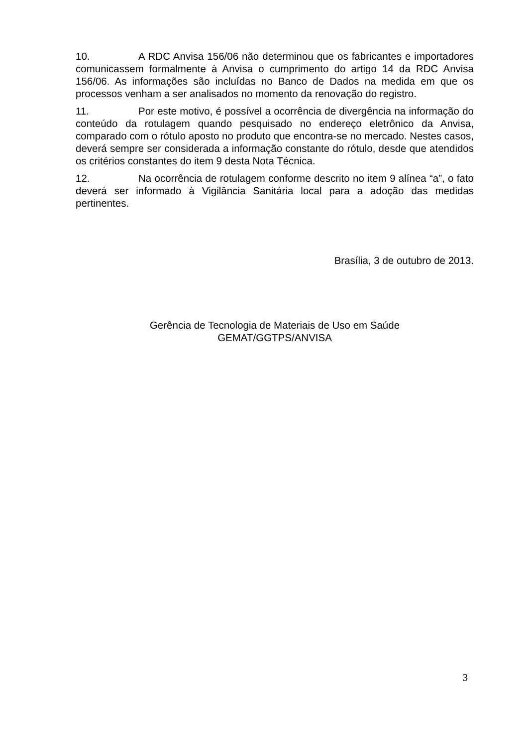10. A RDC Anvisa 156/06 não determinou que os fabricantes e importadores comunicassem formalmente à Anvisa o cumprimento do artigo 14 da RDC Anvisa 156/06. As informações são incluídas no Banco de Dados na medida em que os processos venham a ser analisados no momento da renovação do registro.
11. Por este motivo, é possível a ocorrência de divergência na informação do conteúdo da rotulagem quando pesquisado no endereço eletrônico da Anvisa, comparado com o rótulo aposto no produto que encontra-se no mercado. Nestes casos, deverá sempre ser considerada a informação constante do rótulo, desde que atendidos os critérios constantes do item 9 desta Nota Técnica.
12. Na ocorrência de rotulagem conforme descrito no item 9 alínea “a”, o fato deverá ser informado à Vigilância Sanitária local para a adoção das medidas pertinentes.
Brasília, 3 de outubro de 2013.
Gerência de Tecnologia de Materiais de Uso em Saúde
GEMAT/GGTPS/ANVISA
3